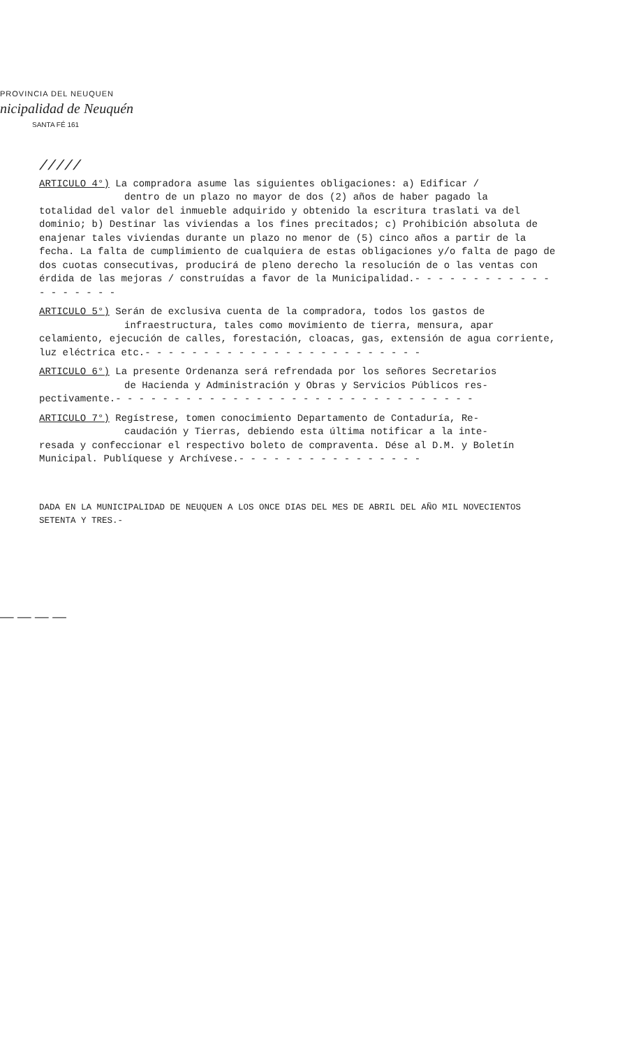PROVINCIA DEL NEUQUEN
nicipalidad de Neuquén
SANTA FÉ 161
/////
ARTICULO 4°) La compradora asume las siguientes obligaciones: a) Edificar /
dentro de un plazo no mayor de dos (2) años de haber pagado la
totalidad del valor del inmueble adquirido y obtenido la escritura traslati va del dominio; b) Destinar las viviendas a los fines precitados; c) Prohibición absoluta de enajenar tales viviendas durante un plazo no menor de (5) cinco años a partir de la fecha. La falta de cumplimiento de cualquiera de estas obligaciones y/o falta de pago de dos cuotas consecutivas, producirá de pleno derecho la resolución de o las ventas con érdida de las mejoras / construídas a favor de la Municipalidad.- - - - - - - - - - - - - - - - - - -
ARTICULO 5°) Serán de exclusiva cuenta de la compradora, todos los gastos de
infraestructura, tales como movimiento de tierra, mensura, apar
celamiento, ejecución de calles, forestación, cloacas, gas, extensión de agua corriente, luz eléctrica etc.- - - - - - - - - - - - - - - - - - - - - - - -
ARTICULO 6°) La presente Ordenanza será refrendada por los señores Secretarios
de Hacienda y Administración y Obras y Servicios Públicos res-
pectivamente.- - - - - - - - - - - - - - - - - - - - - - - - - - - - - - -
ARTICULO 7°) Regístrese, tomen conocimiento Departamento de Contaduría, Re-
caudación y Tierras, debiendo esta última notificar a la inte-
resada y confeccionar el respectivo boleto de compraventa. Dése al D.M. y Boletín Municipal. Publíquese y Archívese.- - - - - - - - - - - - - - - -
DADA EN LA MUNICIPALIDAD DE NEUQUEN A LOS ONCE DIAS DEL MES DE ABRIL DEL AÑO MIL NOVECIENTOS SETENTA Y TRES.-
— — — —